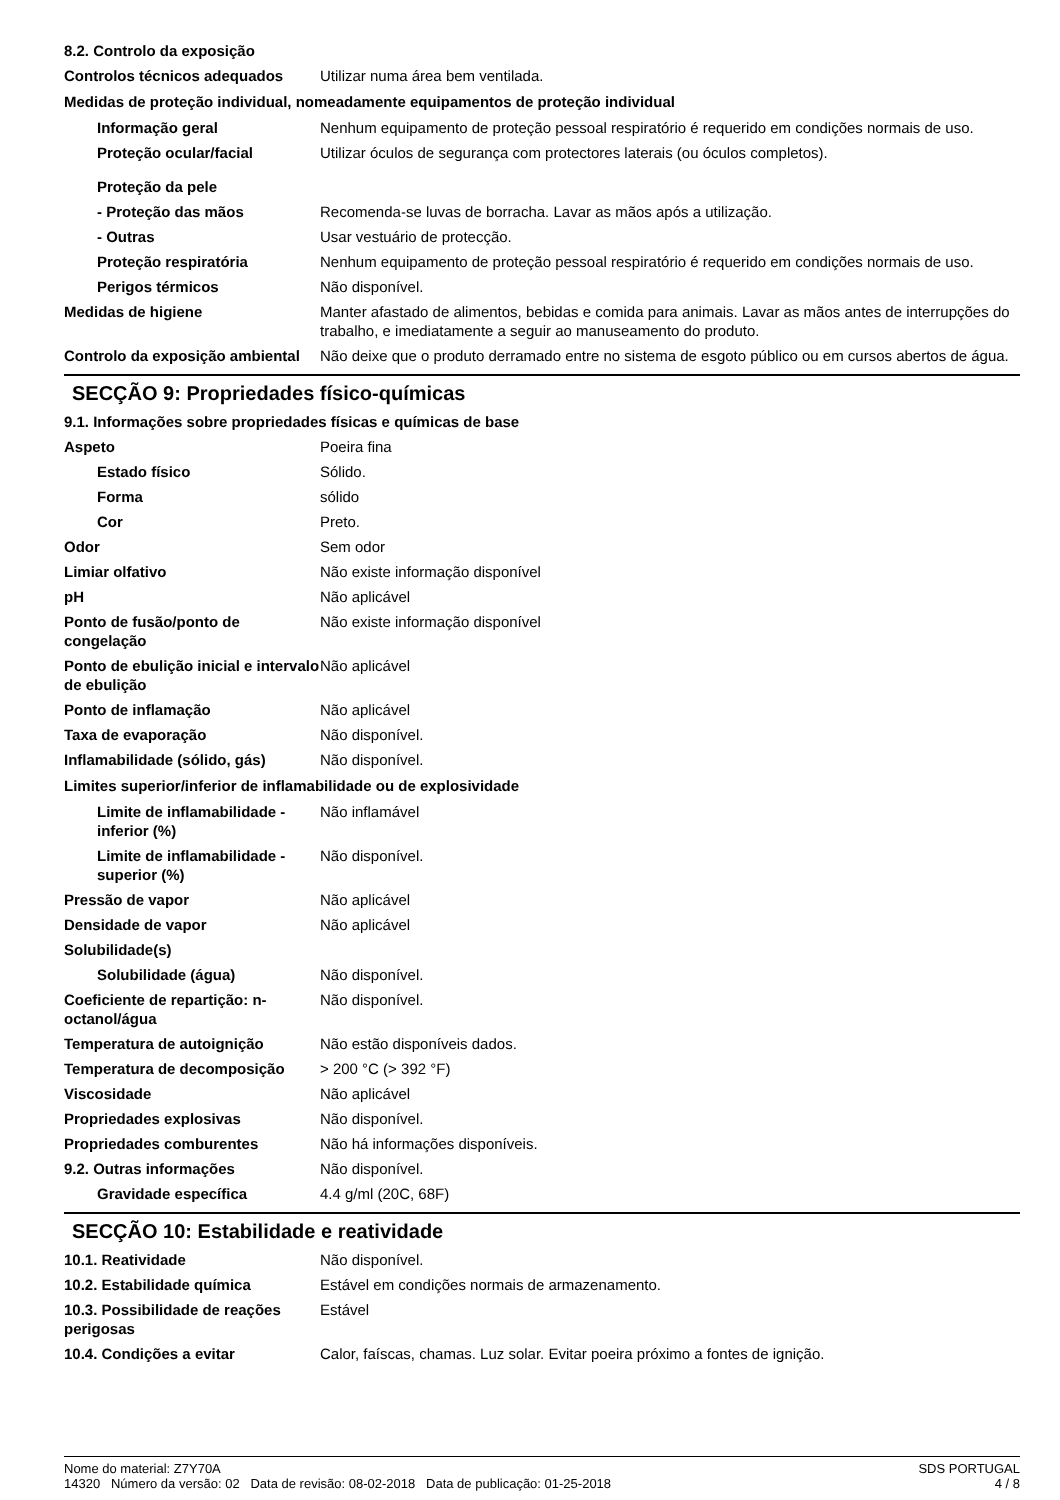8.2. Controlo da exposição
| Controlos técnicos adequados | Utilizar numa área bem ventilada. |
| Medidas de proteção individual, nomeadamente equipamentos de proteção individual | |
| Informação geral | Nenhum equipamento de proteção pessoal respiratório é requerido em condições normais de uso. |
| Proteção ocular/facial | Utilizar óculos de segurança com protectores laterais (ou óculos completos). |
| Proteção da pele | |
| - Proteção das mãos | Recomenda-se luvas de borracha. Lavar as mãos após a utilização. |
| - Outras | Usar vestuário de protecção. |
| Proteção respiratória | Nenhum equipamento de proteção pessoal respiratório é requerido em condições normais de uso. |
| Perigos térmicos | Não disponível. |
| Medidas de higiene | Manter afastado de alimentos, bebidas e comida para animais. Lavar as mãos antes de interrupções do trabalho, e imediatamente a seguir ao manuseamento do produto. |
| Controlo da exposição ambiental | Não deixe que o produto derramado entre no sistema de esgoto público ou em cursos abertos de água. |
SECÇÃO 9: Propriedades físico-químicas
9.1. Informações sobre propriedades físicas e químicas de base
| Aspeto | Poeira fina |
| Estado físico | Sólido. |
| Forma | sólido |
| Cor | Preto. |
| Odor | Sem odor |
| Limiar olfativo | Não existe informação disponível |
| pH | Não aplicável |
| Ponto de fusão/ponto de congelação | Não existe informação disponível |
| Ponto de ebulição inicial e intervalo de ebulição | Não aplicável |
| Ponto de inflamação | Não aplicável |
| Taxa de evaporação | Não disponível. |
| Inflamabilidade (sólido, gás) | Não disponível. |
| Limites superior/inferior de inflamabilidade ou de explosividade | |
| Limite de inflamabilidade - inferior (%) | Não inflamável |
| Limite de inflamabilidade - superior (%) | Não disponível. |
| Pressão de vapor | Não aplicável |
| Densidade de vapor | Não aplicável |
| Solubilidade(s) | |
| Solubilidade (água) | Não disponível. |
| Coeficiente de repartição: n-octanol/água | Não disponível. |
| Temperatura de autoignição | Não estão disponíveis dados. |
| Temperatura de decomposição | > 200 °C (> 392 °F) |
| Viscosidade | Não aplicável |
| Propriedades explosivas | Não disponível. |
| Propriedades comburentes | Não há informações disponíveis. |
| 9.2. Outras informações | Não disponível. |
| Gravidade específica | 4.4 g/ml (20C, 68F) |
SECÇÃO 10: Estabilidade e reatividade
| 10.1. Reatividade | Não disponível. |
| 10.2. Estabilidade química | Estável em condições normais de armazenamento. |
| 10.3. Possibilidade de reações perigosas | Estável |
| 10.4. Condições a evitar | Calor, faíscas, chamas. Luz solar. Evitar poeira próximo a fontes de ignição. |
Nome do material: Z7Y70A
14320 Número da versão: 02 Data de revisão: 08-02-2018 Data de publicação: 01-25-2018
SDS PORTUGAL
4 / 8